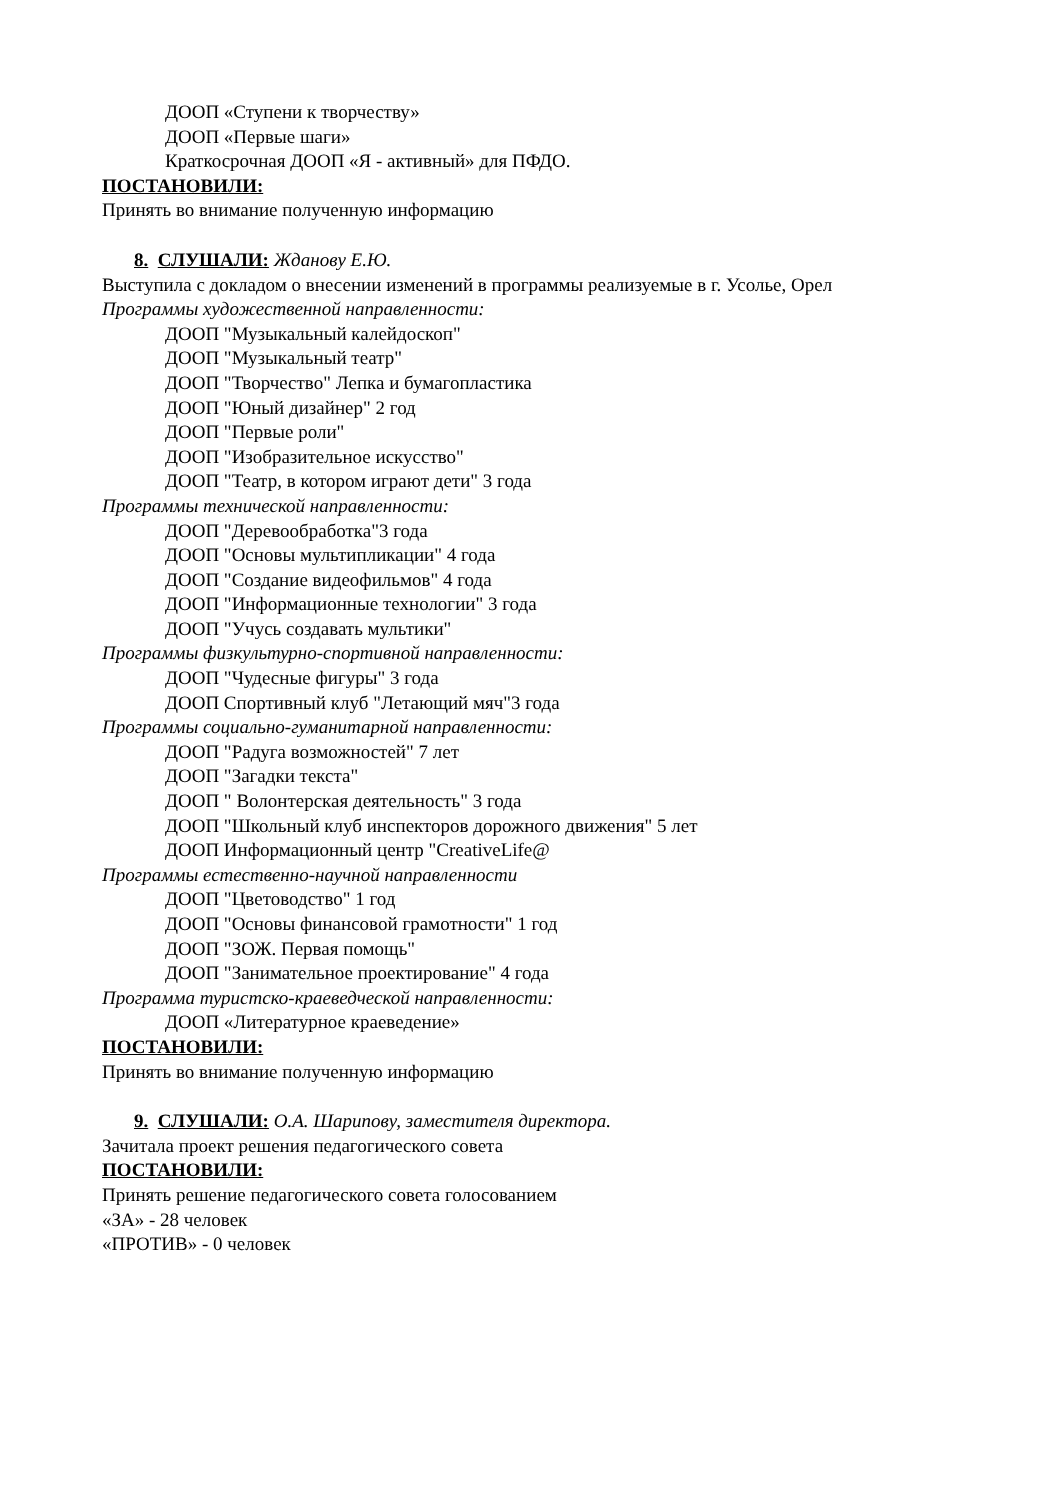ДООП «Ступени к творчеству»
ДООП «Первые шаги»
Краткосрочная ДООП «Я - активный» для ПФДО.
ПОСТАНОВИЛИ:
Принять во внимание полученную информацию
8. СЛУШАЛИ: Жданову Е.Ю.
Выступила с докладом о внесении изменений в программы реализуемые в г. Усолье, Орел
Программы художественной направленности:
ДООП "Музыкальный калейдоскоп"
ДООП "Музыкальный театр"
ДООП "Творчество" Лепка и бумагопластика
ДООП "Юный дизайнер" 2 год
ДООП "Первые роли"
ДООП "Изобразительное искусство"
ДООП "Театр, в котором играют дети" 3 года
Программы технической направленности:
ДООП "Деревообработка"3 года
ДООП "Основы мультипликации" 4 года
ДООП "Создание видеофильмов" 4 года
ДООП "Информационные технологии" 3 года
ДООП "Учусь создавать мультики"
Программы физкультурно-спортивной направленности:
ДООП "Чудесные фигуры" 3 года
ДООП Спортивный клуб "Летающий мяч"3 года
Программы социально-гуманитарной направленности:
ДООП "Радуга возможностей" 7 лет
ДООП "Загадки текста"
ДООП " Волонтерская деятельность" 3 года
ДООП "Школьный клуб инспекторов дорожного движения" 5 лет
ДООП Информационный центр "CreativeLife@
Программы естественно-научной направленности
ДООП "Цветоводство" 1 год
ДООП "Основы финансовой грамотности" 1 год
ДООП "ЗОЖ. Первая помощь"
ДООП "Занимательное проектирование" 4 года
Программа туристско-краеведческой направленности:
ДООП «Литературное краеведение»
ПОСТАНОВИЛИ:
Принять во внимание полученную информацию
9. СЛУШАЛИ: О.А. Шарипову, заместителя директора.
Зачитала проект решения педагогического совета
ПОСТАНОВИЛИ:
Принять решение педагогического совета голосованием
«ЗА» - 28 человек
«ПРОТИВ» - 0 человек